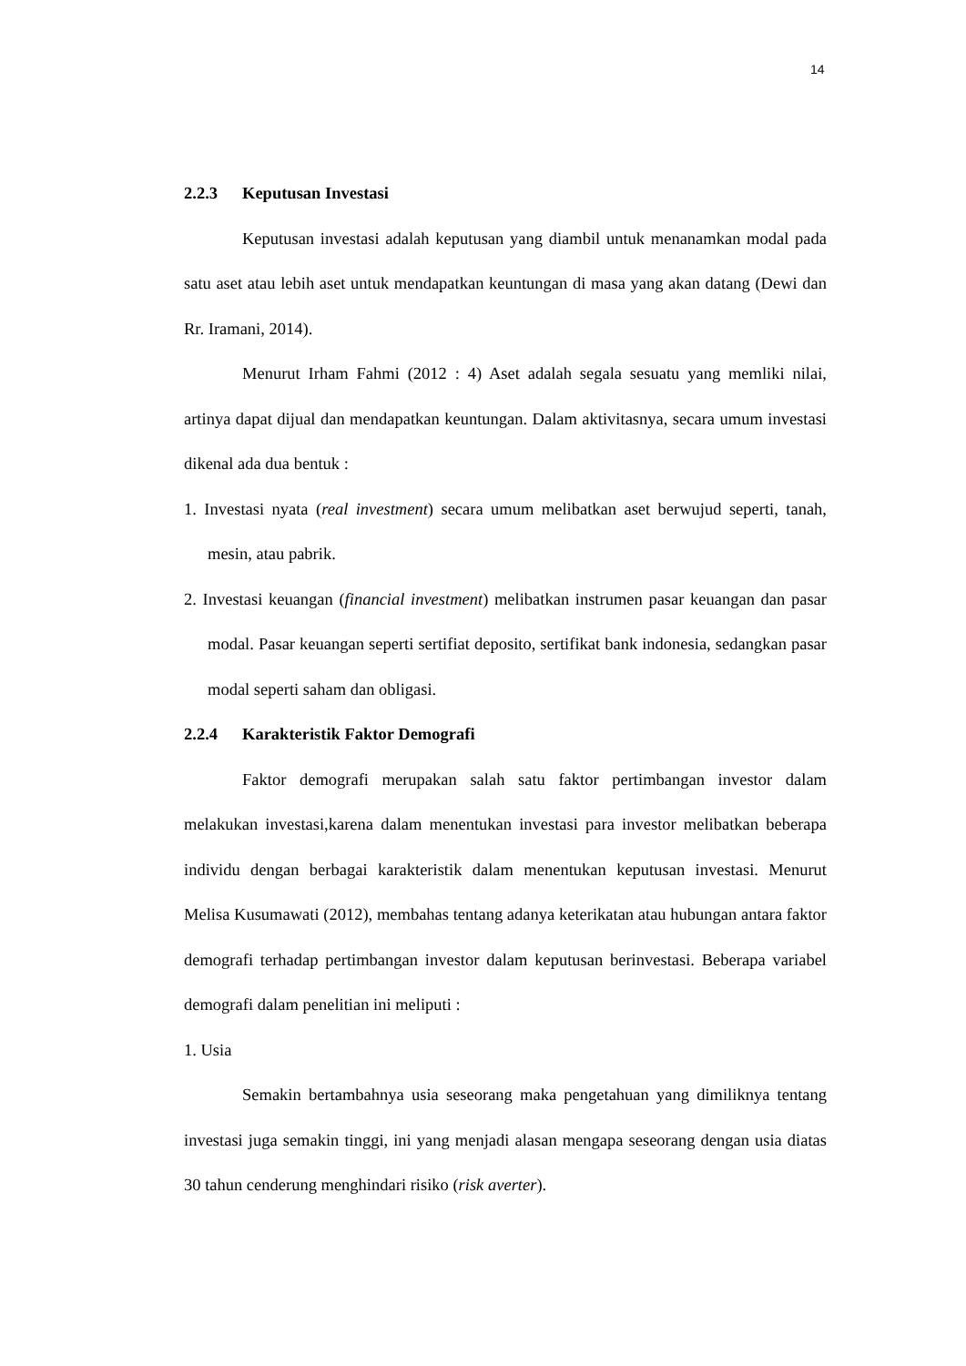14
2.2.3 Keputusan Investasi
Keputusan investasi adalah keputusan yang diambil untuk menanamkan modal pada satu aset atau lebih aset untuk mendapatkan keuntungan di masa yang akan datang (Dewi dan Rr. Iramani, 2014).
Menurut Irham Fahmi (2012 : 4) Aset adalah segala sesuatu yang memliki nilai, artinya dapat dijual dan mendapatkan keuntungan. Dalam aktivitasnya, secara umum investasi dikenal ada dua bentuk :
1. Investasi nyata (real investment) secara umum melibatkan aset berwujud seperti, tanah, mesin, atau pabrik.
2. Investasi keuangan (financial investment) melibatkan instrumen pasar keuangan dan pasar modal. Pasar keuangan seperti sertifiat deposito, sertifikat bank indonesia, sedangkan pasar modal seperti saham dan obligasi.
2.2.4 Karakteristik Faktor Demografi
Faktor demografi merupakan salah satu faktor pertimbangan investor dalam melakukan investasi,karena dalam menentukan investasi para investor melibatkan beberapa individu dengan berbagai karakteristik dalam menentukan keputusan investasi. Menurut Melisa Kusumawati (2012), membahas tentang adanya keterikatan atau hubungan antara faktor demografi terhadap pertimbangan investor dalam keputusan berinvestasi. Beberapa variabel demografi dalam penelitian ini meliputi :
1. Usia
Semakin bertambahnya usia seseorang maka pengetahuan yang dimiliknya tentang investasi juga semakin tinggi, ini yang menjadi alasan mengapa seseorang dengan usia diatas 30 tahun cenderung menghindari risiko (risk averter).